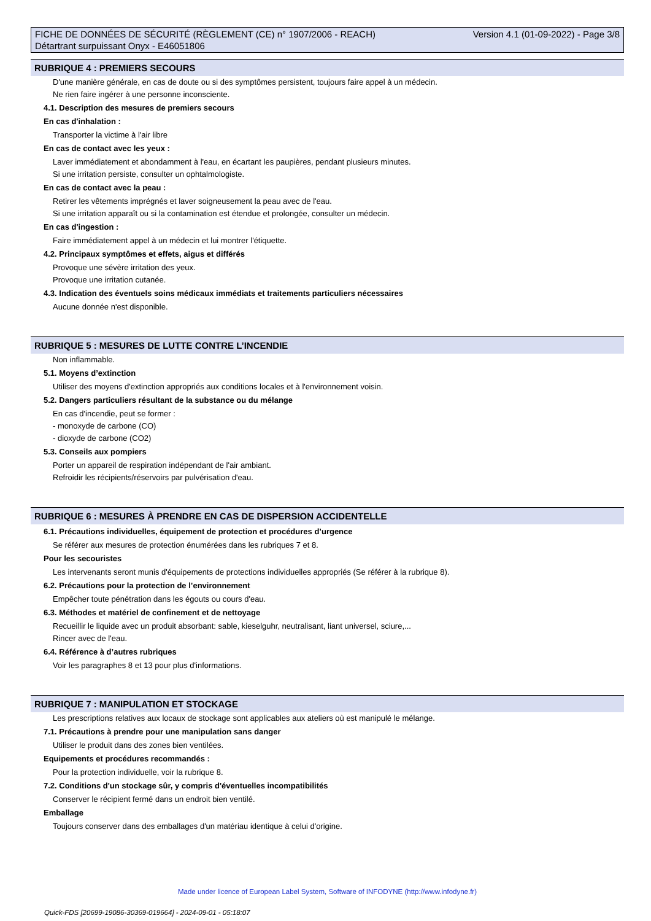FICHE DE DONNÉES DE SÉCURITÉ (RÈGLEMENT (CE) n° 1907/2006 - REACH)
Détartrant surpuissant Onyx - E46051806
Version 4.1 (01-09-2022) - Page 3/8
RUBRIQUE 4 : PREMIERS SECOURS
D'une manière générale, en cas de doute ou si des symptômes persistent, toujours faire appel à un médecin.
Ne rien faire ingérer à une personne inconsciente.
4.1. Description des mesures de premiers secours
En cas d'inhalation :
Transporter la victime à l'air libre
En cas de contact avec les yeux :
Laver immédiatement et abondamment à l'eau, en écartant les paupières, pendant plusieurs minutes.
Si une irritation persiste, consulter un ophtalmologiste.
En cas de contact avec la peau :
Retirer les vêtements imprégnés et laver soigneusement la peau avec de l'eau.
Si une irritation apparaît ou si la contamination est étendue et prolongée, consulter un médecin.
En cas d'ingestion :
Faire immédiatement appel à un médecin et lui montrer l'étiquette.
4.2. Principaux symptômes et effets, aigus et différés
Provoque une sévère irritation des yeux.
Provoque une irritation cutanée.
4.3. Indication des éventuels soins médicaux immédiats et traitements particuliers nécessaires
Aucune donnée n'est disponible.
RUBRIQUE 5 : MESURES DE LUTTE CONTRE L’INCENDIE
Non inflammable.
5.1. Moyens d’extinction
Utiliser des moyens d'extinction appropriés aux conditions locales et à l'environnement voisin.
5.2. Dangers particuliers résultant de la substance ou du mélange
En cas d'incendie, peut se former :
- monoxyde de carbone (CO)
- dioxyde de carbone (CO2)
5.3. Conseils aux pompiers
Porter un appareil de respiration indépendant de l'air ambiant.
Refroidir les récipients/réservoirs par pulvérisation d'eau.
RUBRIQUE 6 : MESURES À PRENDRE EN CAS DE DISPERSION ACCIDENTELLE
6.1. Précautions individuelles, équipement de protection et procédures d’urgence
Se référer aux mesures de protection énumérées dans les rubriques 7 et 8.
Pour les secouristes
Les intervenants seront munis d'équipements de protections individuelles appropriés (Se référer à la rubrique 8).
6.2. Précautions pour la protection de l’environnement
Empêcher toute pénétration dans les égouts ou cours d'eau.
6.3. Méthodes et matériel de confinement et de nettoyage
Recueillir le liquide avec un produit absorbant: sable, kieselguhr, neutralisant, liant universel, sciure,...
Rincer avec de l'eau.
6.4. Référence à d’autres rubriques
Voir les paragraphes 8 et 13 pour plus d'informations.
RUBRIQUE 7 : MANIPULATION ET STOCKAGE
Les prescriptions relatives aux locaux de stockage sont applicables aux ateliers où est manipulé le mélange.
7.1. Précautions à prendre pour une manipulation sans danger
Utiliser le produit dans des zones bien ventilées.
Equipements et procédures recommandés :
Pour la protection individuelle, voir la rubrique 8.
7.2. Conditions d'un stockage sûr, y compris d'éventuelles incompatibilités
Conserver le récipient fermé dans un endroit bien ventilé.
Emballage
Toujours conserver dans des emballages d'un matériau identique à celui d'origine.
Made under licence of European Label System, Software of INFODYNE (http://www.infodyne.fr)
Quick-FDS [20699-19086-30369-019664] - 2024-09-01 - 05:18:07